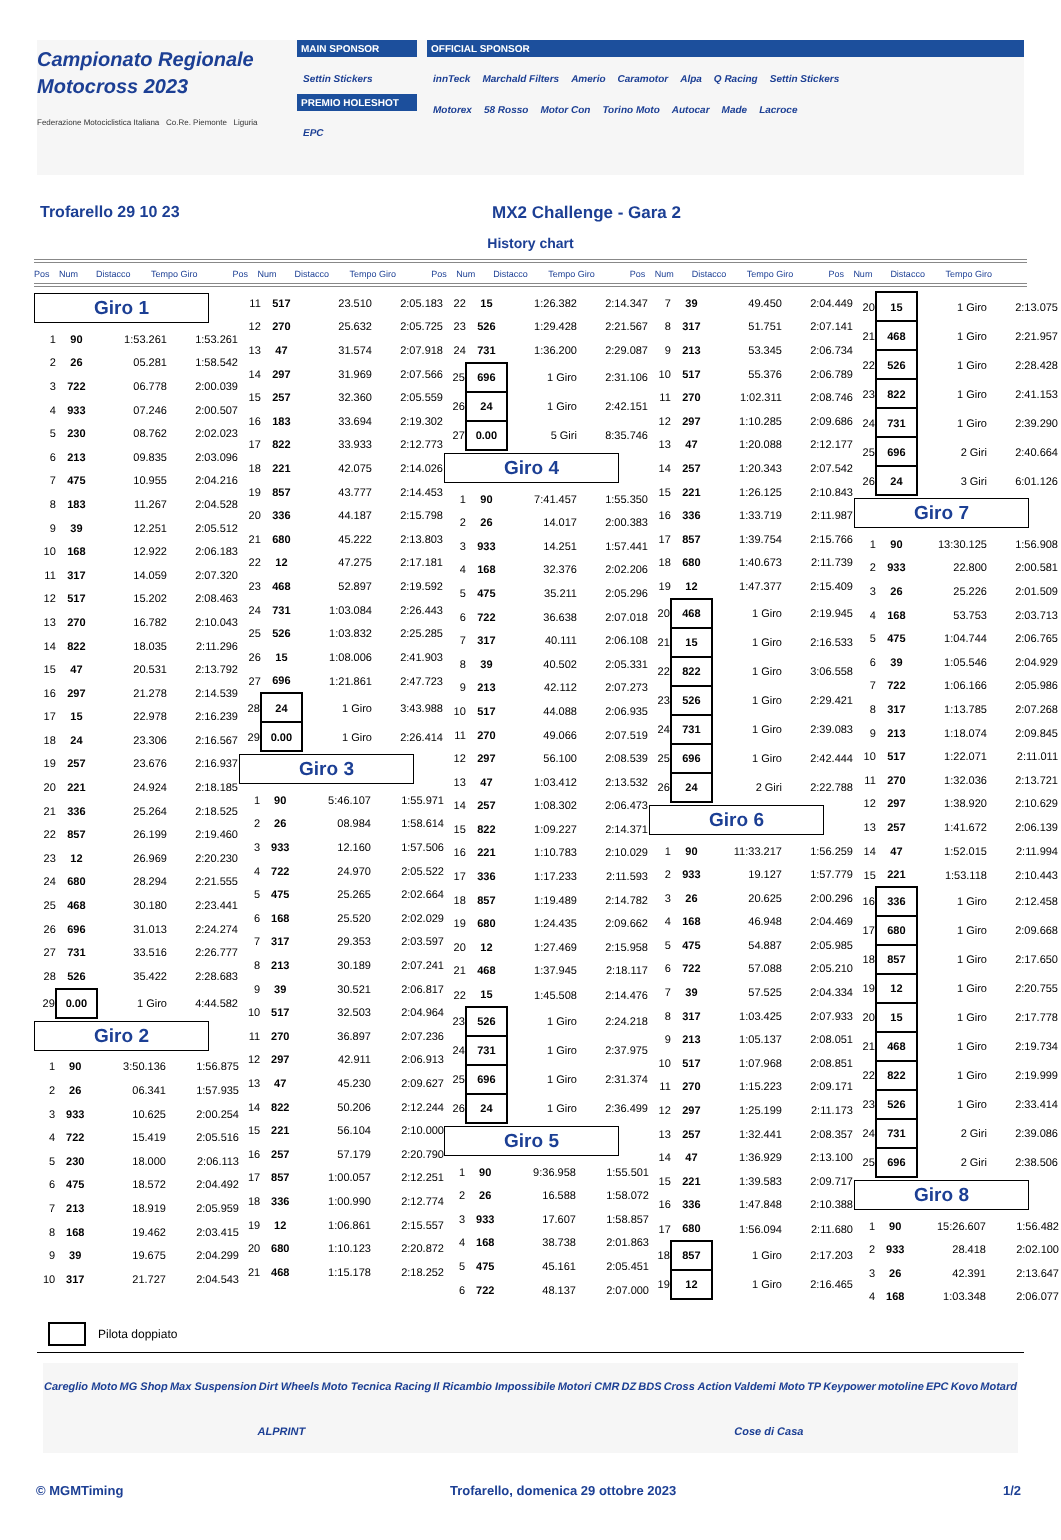Campionato Regionale
Motocross 2023
Federazione Motociclistica Italiana Co.Re. Piemonte Liguria
MAIN SPONSOR
Settin Stickers
PREMIO HOLESHOT
EPC
OFFICIAL SPONSOR
innTeck Marchald Filters Amerio Caramotor Alpa Q Racing Settin Stickers
Motorex 58 Rosso Motor Con Torino Moto Autocar Made Lacroce
Trofarello 29 10 23 MX2 Challenge - Gara 2
History chart
Pos Num Distacco Tempo Giro Pos Num Distacco Tempo Giro Pos Num Distacco Tempo Giro Pos Num Distacco Tempo Giro Pos Num Distacco Tempo Giro
Giro 1
| 1 | 90 | 1:53.261 | 1:53.261 |
| 2 | 26 | 05.281 | 1:58.542 |
| 3 | 722 | 06.778 | 2:00.039 |
| 4 | 933 | 07.246 | 2:00.507 |
| 5 | 230 | 08.762 | 2:02.023 |
| 6 | 213 | 09.835 | 2:03.096 |
| 7 | 475 | 10.955 | 2:04.216 |
| 8 | 183 | 11.267 | 2:04.528 |
| 9 | 39 | 12.251 | 2:05.512 |
| 10 | 168 | 12.922 | 2:06.183 |
| 11 | 317 | 14.059 | 2:07.320 |
| 12 | 517 | 15.202 | 2:08.463 |
| 13 | 270 | 16.782 | 2:10.043 |
| 14 | 822 | 18.035 | 2:11.296 |
| 15 | 47 | 20.531 | 2:13.792 |
| 16 | 297 | 21.278 | 2:14.539 |
| 17 | 15 | 22.978 | 2:16.239 |
| 18 | 24 | 23.306 | 2:16.567 |
| 19 | 257 | 23.676 | 2:16.937 |
| 20 | 221 | 24.924 | 2:18.185 |
| 21 | 336 | 25.264 | 2:18.525 |
| 22 | 857 | 26.199 | 2:19.460 |
| 23 | 12 | 26.969 | 2:20.230 |
| 24 | 680 | 28.294 | 2:21.555 |
| 25 | 468 | 30.180 | 2:23.441 |
| 26 | 696 | 31.013 | 2:24.274 |
| 27 | 731 | 33.516 | 2:26.777 |
| 28 | 526 | 35.422 | 2:28.683 |
| 29 | 0.00 | 1 Giro | 4:44.582 |
Giro 2
| 1 | 90 | 3:50.136 | 1:56.875 |
| 2 | 26 | 06.341 | 1:57.935 |
| 3 | 933 | 10.625 | 2:00.254 |
| 4 | 722 | 15.419 | 2:05.516 |
| 5 | 230 | 18.000 | 2:06.113 |
| 6 | 475 | 18.572 | 2:04.492 |
| 7 | 213 | 18.919 | 2:05.959 |
| 8 | 168 | 19.462 | 2:03.415 |
| 9 | 39 | 19.675 | 2:04.299 |
| 10 | 317 | 21.727 | 2:04.543 |
| 11 | 517 | 23.510 | 2:05.183 |
| 12 | 270 | 25.632 | 2:05.725 |
| 13 | 47 | 31.574 | 2:07.918 |
| 14 | 297 | 31.969 | 2:07.566 |
| 15 | 257 | 32.360 | 2:05.559 |
| 16 | 183 | 33.694 | 2:19.302 |
| 17 | 822 | 33.933 | 2:12.773 |
| 18 | 221 | 42.075 | 2:14.026 |
| 19 | 857 | 43.777 | 2:14.453 |
| 20 | 336 | 44.187 | 2:15.798 |
| 21 | 680 | 45.222 | 2:13.803 |
| 22 | 12 | 47.275 | 2:17.181 |
| 23 | 468 | 52.897 | 2:19.592 |
| 24 | 731 | 1:03.084 | 2:26.443 |
| 25 | 526 | 1:03.832 | 2:25.285 |
| 26 | 15 | 1:08.006 | 2:41.903 |
| 27 | 696 | 1:21.861 | 2:47.723 |
| 28 | 24 | 1 Giro | 3:43.988 |
| 29 | 0.00 | 1 Giro | 2:26.414 |
Giro 3
| 1 | 90 | 5:46.107 | 1:55.971 |
| 2 | 26 | 08.984 | 1:58.614 |
| 3 | 933 | 12.160 | 1:57.506 |
| 4 | 722 | 24.970 | 2:05.522 |
| 5 | 475 | 25.265 | 2:02.664 |
| 6 | 168 | 25.520 | 2:02.029 |
| 7 | 317 | 29.353 | 2:03.597 |
| 8 | 213 | 30.189 | 2:07.241 |
| 9 | 39 | 30.521 | 2:06.817 |
| 10 | 517 | 32.503 | 2:04.964 |
| 11 | 270 | 36.897 | 2:07.236 |
| 12 | 297 | 42.911 | 2:06.913 |
| 13 | 47 | 45.230 | 2:09.627 |
| 14 | 822 | 50.206 | 2:12.244 |
| 15 | 221 | 56.104 | 2:10.000 |
| 16 | 257 | 57.179 | 2:20.790 |
| 17 | 857 | 1:00.057 | 2:12.251 |
| 18 | 336 | 1:00.990 | 2:12.774 |
| 19 | 12 | 1:06.861 | 2:15.557 |
| 20 | 680 | 1:10.123 | 2:20.872 |
| 21 | 468 | 1:15.178 | 2:18.252 |
| 22 | 15 | 1:26.382 | 2:14.347 |
| 23 | 526 | 1:29.428 | 2:21.567 |
| 24 | 731 | 1:36.200 | 2:29.087 |
| 25 | 696 | 1 Giro | 2:31.106 |
| 26 | 24 | 1 Giro | 2:42.151 |
| 27 | 0.00 | 5 Giri | 8:35.746 |
Giro 4
| 1 | 90 | 7:41.457 | 1:55.350 |
| 2 | 26 | 14.017 | 2:00.383 |
| 3 | 933 | 14.251 | 1:57.441 |
| 4 | 168 | 32.376 | 2:02.206 |
| 5 | 475 | 35.211 | 2:05.296 |
| 6 | 722 | 36.638 | 2:07.018 |
| 7 | 317 | 40.111 | 2:06.108 |
| 8 | 39 | 40.502 | 2:05.331 |
| 9 | 213 | 42.112 | 2:07.273 |
| 10 | 517 | 44.088 | 2:06.935 |
| 11 | 270 | 49.066 | 2:07.519 |
| 12 | 297 | 56.100 | 2:08.539 |
| 13 | 47 | 1:03.412 | 2:13.532 |
| 14 | 257 | 1:08.302 | 2:06.473 |
| 15 | 822 | 1:09.227 | 2:14.371 |
| 16 | 221 | 1:10.783 | 2:10.029 |
| 17 | 336 | 1:17.233 | 2:11.593 |
| 18 | 857 | 1:19.489 | 2:14.782 |
| 19 | 680 | 1:24.435 | 2:09.662 |
| 20 | 12 | 1:27.469 | 2:15.958 |
| 21 | 468 | 1:37.945 | 2:18.117 |
| 22 | 15 | 1:45.508 | 2:14.476 |
| 23 | 526 | 1 Giro | 2:24.218 |
| 24 | 731 | 1 Giro | 2:37.975 |
| 25 | 696 | 1 Giro | 2:31.374 |
| 26 | 24 | 1 Giro | 2:36.499 |
Giro 5
| 1 | 90 | 9:36.958 | 1:55.501 |
| 2 | 26 | 16.588 | 1:58.072 |
| 3 | 933 | 17.607 | 1:58.857 |
| 4 | 168 | 38.738 | 2:01.863 |
| 5 | 475 | 45.161 | 2:05.451 |
| 6 | 722 | 48.137 | 2:07.000 |
| 7 | 39 | 49.450 | 2:04.449 |
| 8 | 317 | 51.751 | 2:07.141 |
| 9 | 213 | 53.345 | 2:06.734 |
| 10 | 517 | 55.376 | 2:06.789 |
| 11 | 270 | 1:02.311 | 2:08.746 |
| 12 | 297 | 1:10.285 | 2:09.686 |
| 13 | 47 | 1:20.088 | 2:12.177 |
| 14 | 257 | 1:20.343 | 2:07.542 |
| 15 | 221 | 1:26.125 | 2:10.843 |
| 16 | 336 | 1:33.719 | 2:11.987 |
| 17 | 857 | 1:39.754 | 2:15.766 |
| 18 | 680 | 1:40.673 | 2:11.739 |
| 19 | 12 | 1:47.377 | 2:15.409 |
| 20 | 468 | 1 Giro | 2:19.945 |
| 21 | 15 | 1 Giro | 2:16.533 |
| 22 | 822 | 1 Giro | 3:06.558 |
| 23 | 526 | 1 Giro | 2:29.421 |
| 24 | 731 | 1 Giro | 2:39.083 |
| 25 | 696 | 1 Giro | 2:42.444 |
| 26 | 24 | 2 Giri | 2:22.788 |
Giro 6
| 1 | 90 | 11:33.217 | 1:56.259 |
| 2 | 933 | 19.127 | 1:57.779 |
| 3 | 26 | 20.625 | 2:00.296 |
| 4 | 168 | 46.948 | 2:04.469 |
| 5 | 475 | 54.887 | 2:05.985 |
| 6 | 722 | 57.088 | 2:05.210 |
| 7 | 39 | 57.525 | 2:04.334 |
| 8 | 317 | 1:03.425 | 2:07.933 |
| 9 | 213 | 1:05.137 | 2:08.051 |
| 10 | 517 | 1:07.968 | 2:08.851 |
| 11 | 270 | 1:15.223 | 2:09.171 |
| 12 | 297 | 1:25.199 | 2:11.173 |
| 13 | 257 | 1:32.441 | 2:08.357 |
| 14 | 47 | 1:36.929 | 2:13.100 |
| 15 | 221 | 1:39.583 | 2:09.717 |
| 16 | 336 | 1:47.848 | 2:10.388 |
| 17 | 680 | 1:56.094 | 2:11.680 |
| 18 | 857 | 1 Giro | 2:17.203 |
| 19 | 12 | 1 Giro | 2:16.465 |
| 20 | 15 | 1 Giro | 2:13.075 |
| 21 | 468 | 1 Giro | 2:21.957 |
| 22 | 526 | 1 Giro | 2:28.428 |
| 23 | 822 | 1 Giro | 2:41.153 |
| 24 | 731 | 1 Giro | 2:39.290 |
| 25 | 696 | 2 Giri | 2:40.664 |
| 26 | 24 | 3 Giri | 6:01.126 |
Giro 7
| 1 | 90 | 13:30.125 | 1:56.908 |
| 2 | 933 | 22.800 | 2:00.581 |
| 3 | 26 | 25.226 | 2:01.509 |
| 4 | 168 | 53.753 | 2:03.713 |
| 5 | 475 | 1:04.744 | 2:06.765 |
| 6 | 39 | 1:05.546 | 2:04.929 |
| 7 | 722 | 1:06.166 | 2:05.986 |
| 8 | 317 | 1:13.785 | 2:07.268 |
| 9 | 213 | 1:18.074 | 2:09.845 |
| 10 | 517 | 1:22.071 | 2:11.011 |
| 11 | 270 | 1:32.036 | 2:13.721 |
| 12 | 297 | 1:38.920 | 2:10.629 |
| 13 | 257 | 1:41.672 | 2:06.139 |
| 14 | 47 | 1:52.015 | 2:11.994 |
| 15 | 221 | 1:53.118 | 2:10.443 |
| 16 | 336 | 1 Giro | 2:12.458 |
| 17 | 680 | 1 Giro | 2:09.668 |
| 18 | 857 | 1 Giro | 2:17.650 |
| 19 | 12 | 1 Giro | 2:20.755 |
| 20 | 15 | 1 Giro | 2:17.778 |
| 21 | 468 | 1 Giro | 2:19.734 |
| 22 | 822 | 1 Giro | 2:19.999 |
| 23 | 526 | 1 Giro | 2:33.414 |
| 24 | 731 | 2 Giri | 2:39.086 |
| 25 | 696 | 2 Giri | 2:38.506 |
Giro 8
| 1 | 90 | 15:26.607 | 1:56.482 |
| 2 | 933 | 28.418 | 2:02.100 |
| 3 | 26 | 42.391 | 2:13.647 |
| 4 | 168 | 1:03.348 | 2:06.077 |
Pilota doppiato
Careglio Moto MG Shop Max Suspension Dirt Wheels Moto Tecnica Racing Il Ricambio Impossibile Motori CMR DZ BDS Cross Action Valdemi Moto TP Keypower motoline EPC Kovo Motard ALPRINT Cose di Casa
© MGMTiming Trofarello, domenica 29 ottobre 2023 1/2